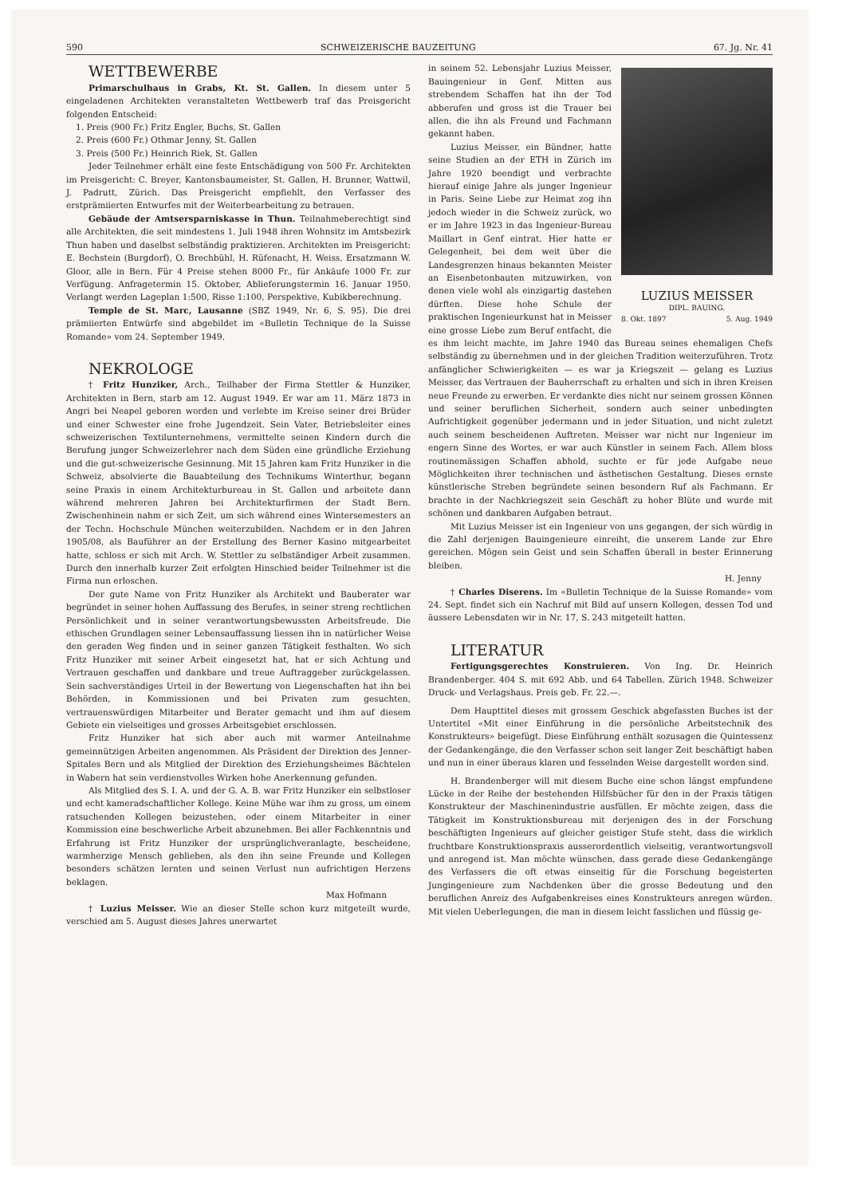590 SCHWEIZERISCHE BAUZEITUNG 67. Jg. Nr. 41
WETTBEWERBE
Primarschulhaus in Grabs, Kt. St. Gallen. In diesem unter 5 eingeladenen Architekten veranstalteten Wettbewerb traf das Preisgericht folgenden Entscheid:
1. Preis (900 Fr.) Fritz Engler, Buchs, St. Gallen
2. Preis (600 Fr.) Othmar Jenny, St. Gallen
3. Preis (500 Fr.) Heinrich Riek, St. Gallen
Jeder Teilnehmer erhält eine feste Entschädigung von 500 Fr. Architekten im Preisgericht: C. Breyer, Kantonsbaumeister, St. Gallen, H. Brunner, Wattwil, J. Padrutt, Zürich. Das Preisgericht empfiehlt, den Verfasser des erstprämiierten Entwurfes mit der Weiterbearbeitung zu betrauen.
Gebäude der Amtsersparniskasse in Thun. Teilnahmeberechtigt sind alle Architekten, die seit mindestens 1. Juli 1948 ihren Wohnsitz im Amtsbezirk Thun haben und daselbst selbständig praktizieren. Architekten im Preisgericht: E. Bechstein (Burgdorf), O. Brechbühl, H. Rüfenacht, H. Weiss, Ersatzmann W. Gloor, alle in Bern. Für 4 Preise stehen 8000 Fr., für Ankäufe 1000 Fr. zur Verfügung. Anfragetermin 15. Oktober, Ablieferungstermin 16. Januar 1950. Verlangt werden Lageplan 1:500, Risse 1:100, Perspektive, Kubikberechnung.
Temple de St. Marc, Lausanne (SBZ 1949, Nr. 6, S. 95). Die drei prämiierten Entwürfe sind abgebildet im «Bulletin Technique de la Suisse Romande» vom 24. September 1949.
NEKROLOGE
† Fritz Hunziker, Arch., Teilhaber der Firma Stettler & Hunziker, Architekten in Bern, starb am 12. August 1949. Er war am 11. März 1873 in Angri bei Neapel geboren worden und verlebte im Kreise seiner drei Brüder und einer Schwester eine frohe Jugendzeit. Sein Vater, Betriebsleiter eines schweizerischen Textilunternehmens, vermittelte seinen Kindern durch die Berufung junger Schweizerlehrer nach dem Süden eine gründliche Erziehung und die gut-schweizerische Gesinnung. Mit 15 Jahren kam Fritz Hunziker in die Schweiz, absolvierte die Bauabteilung des Technikums Winterthur, begann seine Praxis in einem Architekturbureau in St. Gallen und arbeitete dann während mehreren Jahren bei Architekturfirmen der Stadt Bern. Zwischenhinein nahm er sich Zeit, um sich während eines Wintersemesters an der Techn. Hochschule München weiterzubilden. Nachdem er in den Jahren 1905/08, als Bauführer an der Erstellung des Berner Kasino mitgearbeitet hatte, schloss er sich mit Arch. W. Stettler zu selbständiger Arbeit zusammen. Durch den innerhalb kurzer Zeit erfolgten Hinschied beider Teilnehmer ist die Firma nun erloschen.
Der gute Name von Fritz Hunziker als Architekt und Bauberater war begründet in seiner hohen Auffassung des Berufes, in seiner streng rechtlichen Persönlichkeit und in seiner verantwortungsbewussten Arbeitsfreude. Die ethischen Grundlagen seiner Lebensauffassung liessen ihn in natürlicher Weise den geraden Weg finden und in seiner ganzen Tätigkeit festhalten. Wo sich Fritz Hunziker mit seiner Arbeit eingesetzt hat, hat er sich Achtung und Vertrauen geschaffen und dankbare und treue Auftraggeber zurückgelassen. Sein sachverständiges Urteil in der Bewertung von Liegenschaften hat ihn bei Behörden, in Kommissionen und bei Privaten zum gesuchten, vertrauenswürdigen Mitarbeiter und Berater gemacht und ihm auf diesem Gebiete ein vielseitiges und grosses Arbeitsgebiet erschlossen.
Fritz Hunziker hat sich aber auch mit warmer Anteilnahme gemeinnützigen Arbeiten angenommen. Als Präsident der Direktion des Jenner-Spitales Bern und als Mitglied der Direktion des Erziehungsheimes Bächtelen in Wabern hat sein verdienstvolles Wirken hohe Anerkennung gefunden.
Als Mitglied des S. I. A. und der G. A. B. war Fritz Hunziker ein selbstloser und echt kameradschaftlicher Kollege. Keine Mühe war ihm zu gross, um einem ratsuchenden Kollegen beizustehen, oder einem Mitarbeiter in einer Kommission eine beschwerliche Arbeit abzunehmen. Bei aller Fachkenntnis und Erfahrung ist Fritz Hunziker der ursprünglichveranlagte, bescheidene, warmherzige Mensch geblieben, als den ihn seine Freunde und Kollegen besonders schätzen lernten und seinen Verlust nun aufrichtigen Herzens beklagen.
Max Hofmann
† Luzius Meisser. Wie an dieser Stelle schon kurz mitgeteilt wurde, verschied am 5. August dieses Jahres unerwartet
LUZIUS MEISSER
DIPL. BAUING.
8. Okt. 1897 5. Aug. 1949
in seinem 52. Lebensjahr Luzius Meisser, Bauingenieur in Genf. Mitten aus strebendem Schaffen hat ihn der Tod abberufen und gross ist die Trauer bei allen, die ihn als Freund und Fachmann gekannt haben.
Luzius Meisser, ein Bündner, hatte seine Studien an der ETH in Zürich im Jahre 1920 beendigt und verbrachte hierauf einige Jahre als junger Ingenieur in Paris. Seine Liebe zur Heimat zog ihn jedoch wieder in die Schweiz zurück, wo er im Jahre 1923 in das Ingenieur-Bureau Maillart in Genf eintrat. Hier hatte er Gelegenheit, bei dem weit über die Landesgrenzen hinaus bekannten Meister an Eisenbetonbauten mitzuwirken, von denen viele wohl als einzigartig dastehen dürften. Diese hohe Schule der praktischen Ingenieurkunst hat in Meisser eine grosse Liebe zum Beruf entfacht, die es ihm leicht machte, im Jahre 1940 das Bureau seines ehemaligen Chefs selbständig zu übernehmen und in der gleichen Tradition weiterzuführen. Trotz anfänglicher Schwierigkeiten — es war ja Kriegszeit — gelang es Luzius Meisser, das Vertrauen der Bauherrschaft zu erhalten und sich in ihren Kreisen neue Freunde zu erwerben. Er verdankte dies nicht nur seinem grossen Können und seiner beruflichen Sicherheit, sondern auch seiner unbedingten Aufrichtigkeit gegenüber jedermann und in jeder Situation, und nicht zuletzt auch seinem bescheidenen Auftreten. Meisser war nicht nur Ingenieur im engern Sinne des Wortes, er war auch Künstler in seinem Fach. Allem bloss routinemässigen Schaffen abhold, suchte er für jede Aufgabe neue Möglichkeiten ihrer technischen und ästhetischen Gestaltung. Dieses ernste künstlerische Streben begründete seinen besondern Ruf als Fachmann. Er brachte in der Nachkriegszeit sein Geschäft zu hoher Blüte und wurde mit schönen und dankbaren Aufgaben betraut.
Mit Luzius Meisser ist ein Ingenieur von uns gegangen, der sich würdig in die Zahl derjenigen Bauingenieure einreiht, die unserem Lande zur Ehre gereichen. Mögen sein Geist und sein Schaffen überall in bester Erinnerung bleiben.
H. Jenny
† Charles Diserens. Im «Bulletin Technique de la Suisse Romande» vom 24. Sept. findet sich ein Nachruf mit Bild auf unsern Kollegen, dessen Tod und äussere Lebensdaten wir in Nr. 17, S. 243 mitgeteilt hatten.
LITERATUR
Fertigungsgerechtes Konstruieren. Von Ing. Dr. Heinrich Brandenberger. 404 S. mit 692 Abb. und 64 Tabellen. Zürich 1948. Schweizer Druck- und Verlagshaus. Preis geb. Fr. 22.—.
Dem Haupttitel dieses mit grossem Geschick abgefassten Buches ist der Untertitel «Mit einer Einführung in die persönliche Arbeitstechnik des Konstrukteurs» beigefügt. Diese Einführung enthält sozusagen die Quintessenz der Gedankengänge, die den Verfasser schon seit langer Zeit beschäftigt haben und nun in einer überaus klaren und fesselnden Weise dargestellt worden sind.
H. Brandenberger will mit diesem Buche eine schon längst empfundene Lücke in der Reihe der bestehenden Hilfsbücher für den in der Praxis tätigen Konstrukteur der Maschinenindustrie ausfüllen. Er möchte zeigen, dass die Tätigkeit im Konstruktionsbureau mit derjenigen des in der Forschung beschäftigten Ingenieurs auf gleicher geistiger Stufe steht, dass die wirklich fruchtbare Konstruktionspraxis ausserordentlich vielseitig, verantwortungsvoll und anregend ist. Man möchte wünschen, dass gerade diese Gedankengänge des Verfassers die oft etwas einseitig für die Forschung begeisterten Jungingenieure zum Nachdenken über die grosse Bedeutung und den beruflichen Anreiz des Aufgabenkreises eines Konstrukteurs anregen würden. Mit vielen Ueberlegungen, die man in diesem leicht fasslichen und flüssig ge-